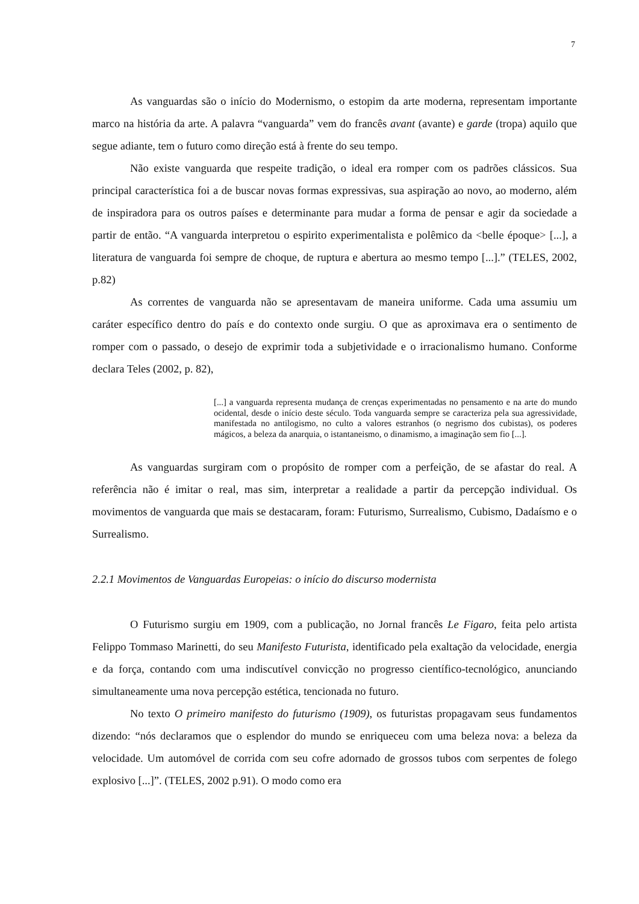7
As vanguardas são o início do Modernismo, o estopim da arte moderna, representam importante marco na história da arte. A palavra “vanguarda” vem do francês avant (avante) e garde (tropa) aquilo que segue adiante, tem o futuro como direção está à frente do seu tempo.
Não existe vanguarda que respeite tradição, o ideal era romper com os padrões clássicos. Sua principal característica foi a de buscar novas formas expressivas, sua aspiração ao novo, ao moderno, além de inspiradora para os outros países e determinante para mudar a forma de pensar e agir da sociedade a partir de então. “A vanguarda interpretou o espirito experimentalista e polêmico da <belle époque> [...], a literatura de vanguarda foi sempre de choque, de ruptura e abertura ao mesmo tempo [...].” (TELES, 2002, p.82)
As correntes de vanguarda não se apresentavam de maneira uniforme. Cada uma assumiu um caráter específico dentro do país e do contexto onde surgiu. O que as aproximava era o sentimento de romper com o passado, o desejo de exprimir toda a subjetividade e o irracionalismo humano. Conforme declara Teles (2002, p. 82),
[...] a vanguarda representa mudança de crenças experimentadas no pensamento e na arte do mundo ocidental, desde o início deste século. Toda vanguarda sempre se caracteriza pela sua agressividade, manifestada no antilogismo, no culto a valores estranhos (o negrismo dos cubistas), os poderes mágicos, a beleza da anarquia, o istantaneismo, o dinamismo, a imaginação sem fio [...].
As vanguardas surgiram com o propósito de romper com a perfeição, de se afastar do real. A referência não é imitar o real, mas sim, interpretar a realidade a partir da percepção individual. Os movimentos de vanguarda que mais se destacaram, foram: Futurismo, Surrealismo, Cubismo, Dadaísmo e o Surrealismo.
2.2.1 Movimentos de Vanguardas Europeias: o início do discurso modernista
O Futurismo surgiu em 1909, com a publicação, no Jornal francês Le Figaro, feita pelo artista Felippo Tommaso Marinetti, do seu Manifesto Futurista, identificado pela exaltação da velocidade, energia e da força, contando com uma indiscutível convicção no progresso científico-tecnológico, anunciando simultaneamente uma nova percepção estética, tencionada no futuro.
No texto O primeiro manifesto do futurismo (1909), os futuristas propagavam seus fundamentos dizendo: “nós declaramos que o esplendor do mundo se enriqueceu com uma beleza nova: a beleza da velocidade. Um automóvel de corrida com seu cofre adornado de grossos tubos com serpentes de folego explosivo [...]”. (TELES, 2002 p.91). O modo como era